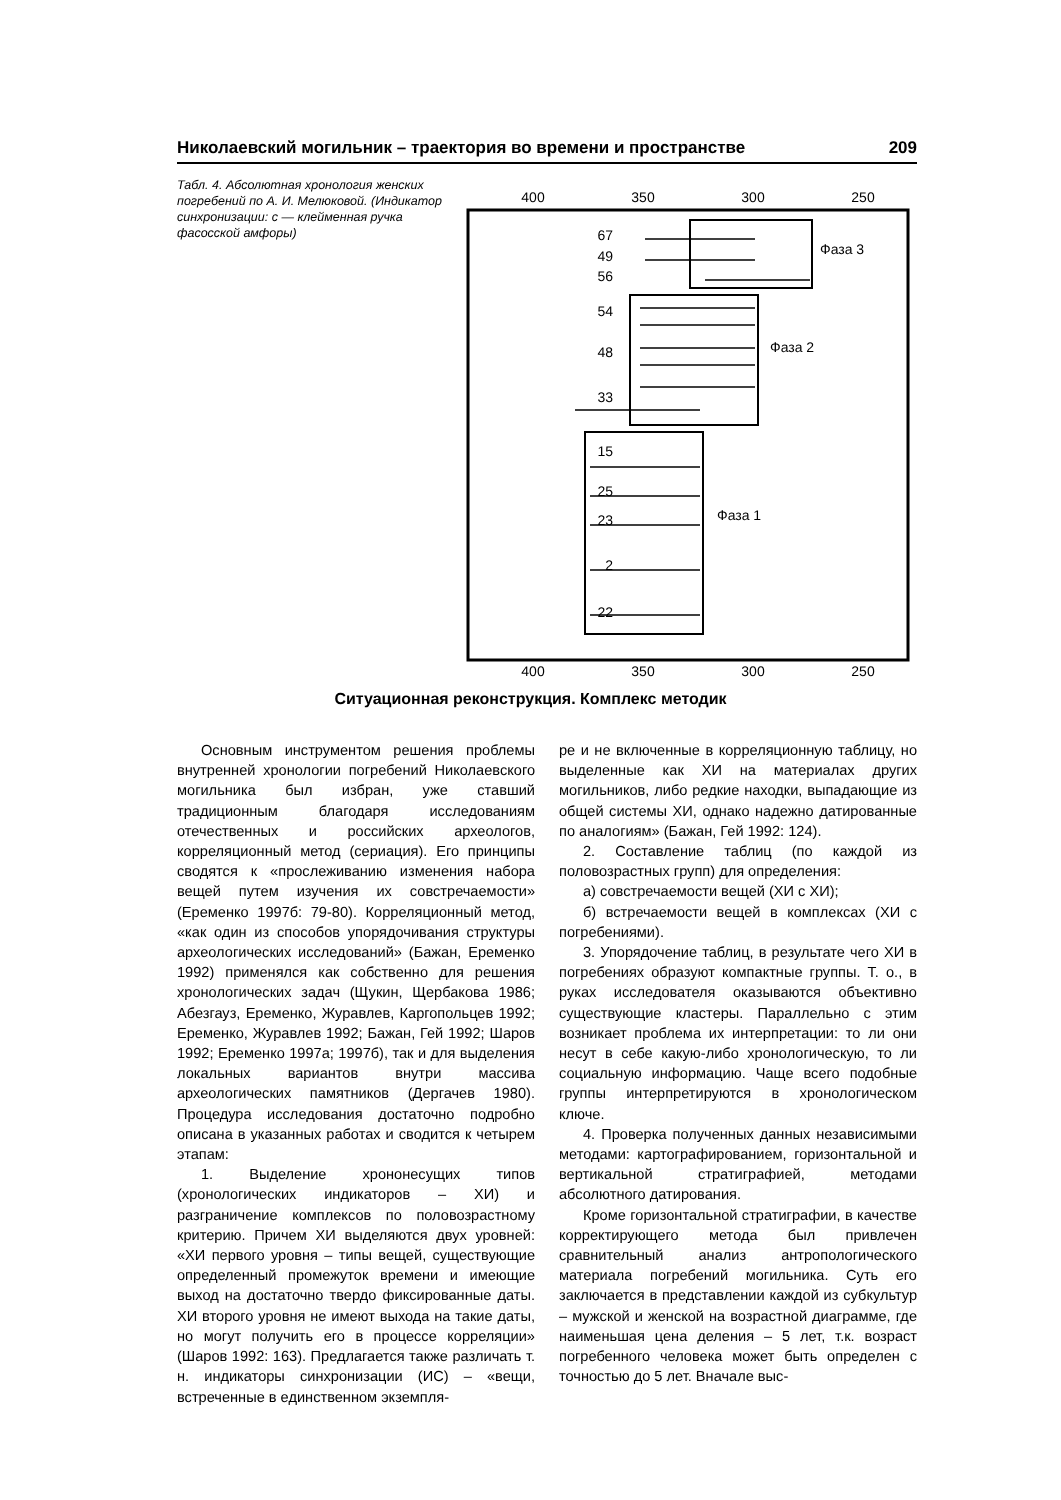Николаевский могильник – траектория во времени и пространстве 209
Табл. 4. Абсолютная хронология женских погребений по А. И. Мелюковой. (Индикатор синхронизации: с — клейменная ручка фасосской амфоры)
400
350
300
250
67
49
56
54
48
33
15
25
23
2
22
Фаза 3
Фаза 2
Фаза 1
400
350
300
250
Ситуационная реконструкция. Комплекс методик
Основным инструментом решения проблемы внутренней хронологии погребений Николаевского могильника был избран, уже ставший традиционным благодаря исследованиям отечественных и российских археологов, корреляционный метод (сериация). Его принципы сводятся к «прослеживанию изменения набора вещей путем изучения их совстречаемости» (Еременко 1997б: 79-80). Корреляционный метод, «как один из способов упорядочивания структуры археологических исследований» (Бажан, Еременко 1992) применялся как собственно для решения хронологических задач (Щукин, Щербакова 1986; Абезгауз, Еременко, Журавлев, Каргопольцев 1992; Еременко, Журавлев 1992; Бажан, Гей 1992; Шаров 1992; Еременко 1997а; 1997б), так и для выделения локальных вариантов внутри массива археологических памятников (Дергачев 1980). Процедура исследования достаточно подробно описана в указанных работах и сводится к четырем этапам:
1. Выделение хрононесущих типов (хронологических индикаторов – ХИ) и разграничение комплексов по половозрастному критерию. Причем ХИ выделяются двух уровней: «ХИ первого уровня – типы вещей, существующие определенный промежуток времени и имеющие выход на достаточно твердо фиксированные даты. ХИ второго уровня не имеют выхода на такие даты, но могут получить его в процессе корреляции» (Шаров 1992: 163). Предлагается также различать т. н. индикаторы синхронизации (ИС) – «вещи, встреченные в единственном экземпля-
ре и не включенные в корреляционную таблицу, но выделенные как ХИ на материалах других могильников, либо редкие находки, выпадающие из общей системы ХИ, однако надежно датированные по аналогиям» (Бажан, Гей 1992: 124).
2. Составление таблиц (по каждой из половозрастных групп) для определения:
а) совстречаемости вещей (ХИ с ХИ);
б) встречаемости вещей в комплексах (ХИ с погребениями).
3. Упорядочение таблиц, в результате чего ХИ в погребениях образуют компактные группы. Т. о., в руках исследователя оказываются объективно существующие кластеры. Параллельно с этим возникает проблема их интерпретации: то ли они несут в себе какую-либо хронологическую, то ли социальную информацию. Чаще всего подобные группы интерпретируются в хронологическом ключе.
4. Проверка полученных данных независимыми методами: картографированием, горизонтальной и вертикальной стратиграфией, методами абсолютного датирования.
Кроме горизонтальной стратиграфии, в качестве корректирующего метода был привлечен сравнительный анализ антропологического материала погребений могильника. Суть его заключается в представлении каждой из субкультур – мужской и женской на возрастной диаграмме, где наименьшая цена деления – 5 лет, т.к. возраст погребенного человека может быть определен с точностью до 5 лет. Вначале выс-